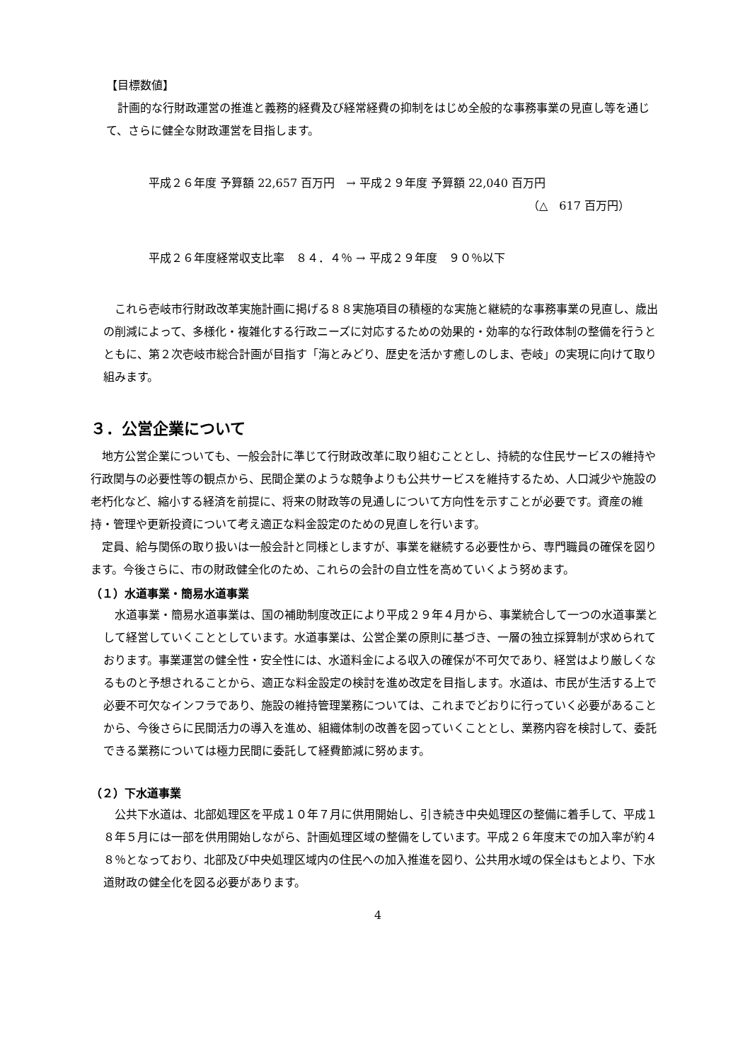【目標数値】
　計画的な行財政運営の推進と義務的経費及び経常経費の抑制をはじめ全般的な事務事業の見直し等を通じて、さらに健全な財政運営を目指します。
平成２６年度 予算額 22,657 百万円　→ 平成２９年度 予算額 22,040 百万円
（△　617 百万円）
平成２６年度経常収支比率　８４．４％ → 平成２９年度　９０％以下
　これら壱岐市行財政改革実施計画に掲げる８８実施項目の積極的な実施と継続的な事務事業の見直し、歳出の削減によって、多様化・複雑化する行政ニーズに対応するための効果的・効率的な行政体制の整備を行うとともに、第２次壱岐市総合計画が目指す「海とみどり、歴史を活かす癒しのしま、壱岐」の実現に向けて取り組みます。
３．公営企業について
　地方公営企業についても、一般会計に準じて行財政改革に取り組むこととし、持続的な住民サービスの維持や行政関与の必要性等の観点から、民間企業のような競争よりも公共サービスを維持するため、人口減少や施設の老朽化など、縮小する経済を前提に、将来の財政等の見通しについて方向性を示すことが必要です。資産の維持・管理や更新投資について考え適正な料金設定のための見直しを行います。
　定員、給与関係の取り扱いは一般会計と同様としますが、事業を継続する必要性から、専門職員の確保を図ります。今後さらに、市の財政健全化のため、これらの会計の自立性を高めていくよう努めます。
（１）水道事業・簡易水道事業
　水道事業・簡易水道事業は、国の補助制度改正により平成２９年４月から、事業統合して一つの水道事業として経営していくこととしています。水道事業は、公営企業の原則に基づき、一層の独立採算制が求められております。事業運営の健全性・安全性には、水道料金による収入の確保が不可欠であり、経営はより厳しくなるものと予想されることから、適正な料金設定の検討を進め改定を目指します。水道は、市民が生活する上で必要不可欠なインフラであり、施設の維持管理業務については、これまでどおりに行っていく必要があることから、今後さらに民間活力の導入を進め、組織体制の改善を図っていくこととし、業務内容を検討して、委託できる業務については極力民間に委託して経費節減に努めます。
（２）下水道事業
　公共下水道は、北部処理区を平成１０年７月に供用開始し、引き続き中央処理区の整備に着手して、平成１８年５月には一部を供用開始しながら、計画処理区域の整備をしています。平成２６年度末での加入率が約４８％となっており、北部及び中央処理区域内の住民への加入推進を図り、公共用水域の保全はもとより、下水道財政の健全化を図る必要があります。
4